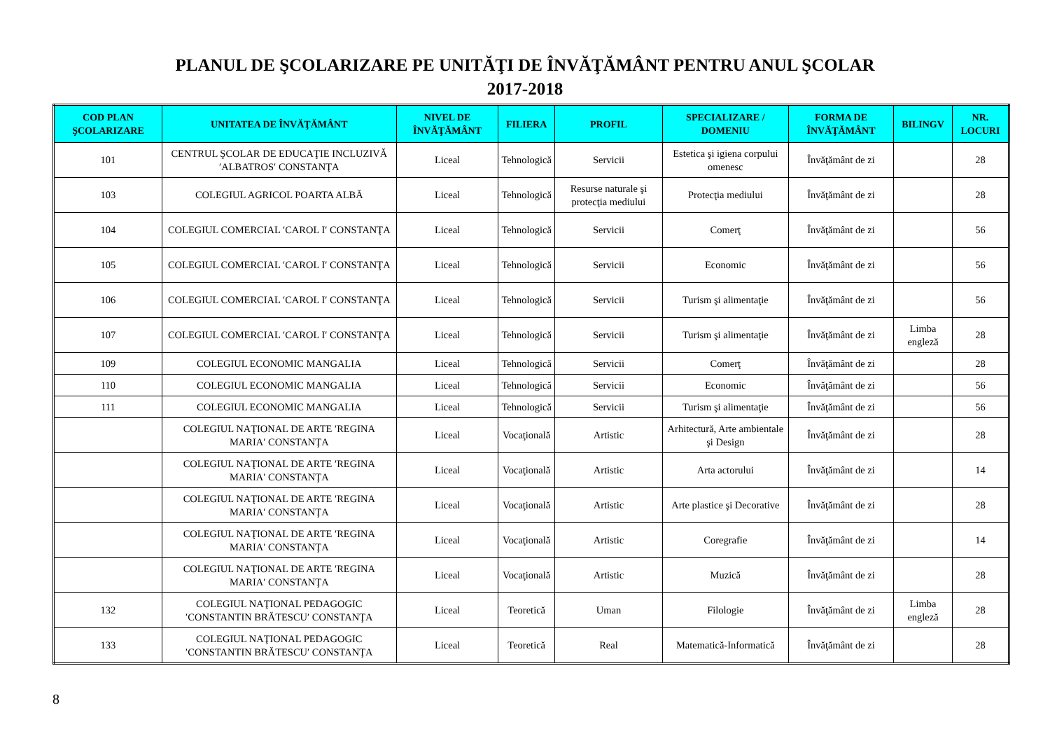PLANUL DE ŞCOLARIZARE PE UNITĂŢI DE ÎNVĂŢĂMÂNT PENTRU ANUL ŞCOLAR
2017-2018
| COD PLAN ŞCOLARIZARE | UNITATEA DE ÎNVĂŢĂMÂNT | NIVEL DE ÎNVĂŢĂMÂNT | FILIERA | PROFIL | SPECIALIZARE / DOMENIU | FORMA DE ÎNVĂŢĂMÂNT | BILINGV | NR. LOCURI |
| --- | --- | --- | --- | --- | --- | --- | --- | --- |
| 101 | CENTRUL ŞCOLAR DE EDUCAŢIE INCLUZIVĂ ′ALBATROS′ CONSTANŢA | Liceal | Tehnologică | Servicii | Estetica şi igiena corpului omenesc | Învăţământ de zi | | 28 |
| 103 | COLEGIUL AGRICOL POARTA ALBĂ | Liceal | Tehnologică | Resurse naturale şi protecţia mediului | Protecţia mediului | Învăţământ de zi | | 28 |
| 104 | COLEGIUL COMERCIAL ′CAROL I′ CONSTANŢA | Liceal | Tehnologică | Servicii | Comerţ | Învăţământ de zi | | 56 |
| 105 | COLEGIUL COMERCIAL ′CAROL I′ CONSTANŢA | Liceal | Tehnologică | Servicii | Economic | Învăţământ de zi | | 56 |
| 106 | COLEGIUL COMERCIAL ′CAROL I′ CONSTANŢA | Liceal | Tehnologică | Servicii | Turism şi alimentaţie | Învăţământ de zi | | 56 |
| 107 | COLEGIUL COMERCIAL ′CAROL I′ CONSTANŢA | Liceal | Tehnologică | Servicii | Turism şi alimentaţie | Învăţământ de zi | Limba engleză | 28 |
| 109 | COLEGIUL ECONOMIC MANGALIA | Liceal | Tehnologică | Servicii | Comerţ | Învăţământ de zi | | 28 |
| 110 | COLEGIUL ECONOMIC MANGALIA | Liceal | Tehnologică | Servicii | Economic | Învăţământ de zi | | 56 |
| 111 | COLEGIUL ECONOMIC MANGALIA | Liceal | Tehnologică | Servicii | Turism şi alimentaţie | Învăţământ de zi | | 56 |
| | COLEGIUL NAŢIONAL DE ARTE ′REGINA MARIA′ CONSTANŢA | Liceal | Vocaţională | Artistic | Arhitectură, Arte ambientale şi Design | Învăţământ de zi | | 28 |
| | COLEGIUL NAŢIONAL DE ARTE ′REGINA MARIA′ CONSTANŢA | Liceal | Vocaţională | Artistic | Arta actorului | Învăţământ de zi | | 14 |
| | COLEGIUL NAŢIONAL DE ARTE ′REGINA MARIA′ CONSTANŢA | Liceal | Vocaţională | Artistic | Arte plastice şi Decorative | Învăţământ de zi | | 28 |
| | COLEGIUL NAŢIONAL DE ARTE ′REGINA MARIA′ CONSTANŢA | Liceal | Vocaţională | Artistic | Coregrafie | Învăţământ de zi | | 14 |
| | COLEGIUL NAŢIONAL DE ARTE ′REGINA MARIA′ CONSTANŢA | Liceal | Vocaţională | Artistic | Muzică | Învăţământ de zi | | 28 |
| 132 | COLEGIUL NAŢIONAL PEDAGOGIC ′CONSTANTIN BRĂTESCU′ CONSTANŢA | Liceal | Teoretică | Uman | Filologie | Învăţământ de zi | Limba engleză | 28 |
| 133 | COLEGIUL NAŢIONAL PEDAGOGIC ′CONSTANTIN BRĂTESCU′ CONSTANŢA | Liceal | Teoretică | Real | Matematică-Informatică | Învăţământ de zi | | 28 |
8